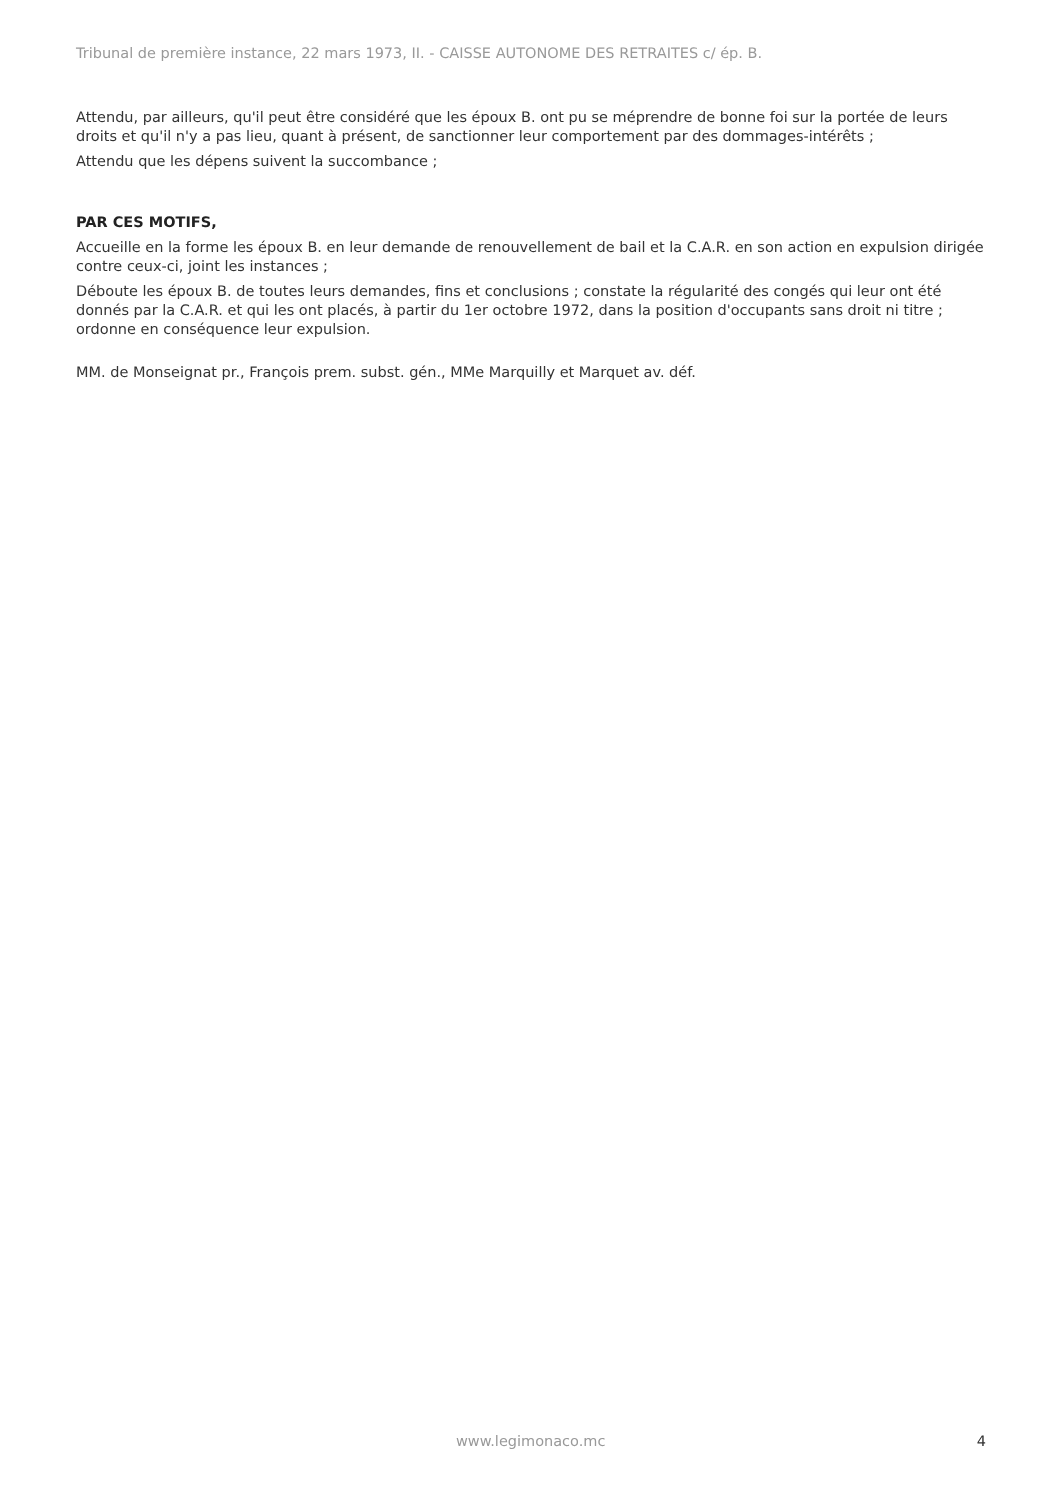Tribunal de première instance, 22 mars 1973, II. - CAISSE AUTONOME DES RETRAITES c/ ép. B.
Attendu, par ailleurs, qu'il peut être considéré que les époux B. ont pu se méprendre de bonne foi sur la portée de leurs droits et qu'il n'y a pas lieu, quant à présent, de sanctionner leur comportement par des dommages-intérêts ;
Attendu que les dépens suivent la succombance ;
PAR CES MOTIFS,
Accueille en la forme les époux B. en leur demande de renouvellement de bail et la C.A.R. en son action en expulsion dirigée contre ceux-ci, joint les instances ;
Déboute les époux B. de toutes leurs demandes, fins et conclusions ; constate la régularité des congés qui leur ont été donnés par la C.A.R. et qui les ont placés, à partir du 1er octobre 1972, dans la position d'occupants sans droit ni titre ; ordonne en conséquence leur expulsion.
MM. de Monseignat pr., François prem. subst. gén., MMe Marquilly et Marquet av. déf.
www.legimonaco.mc 4